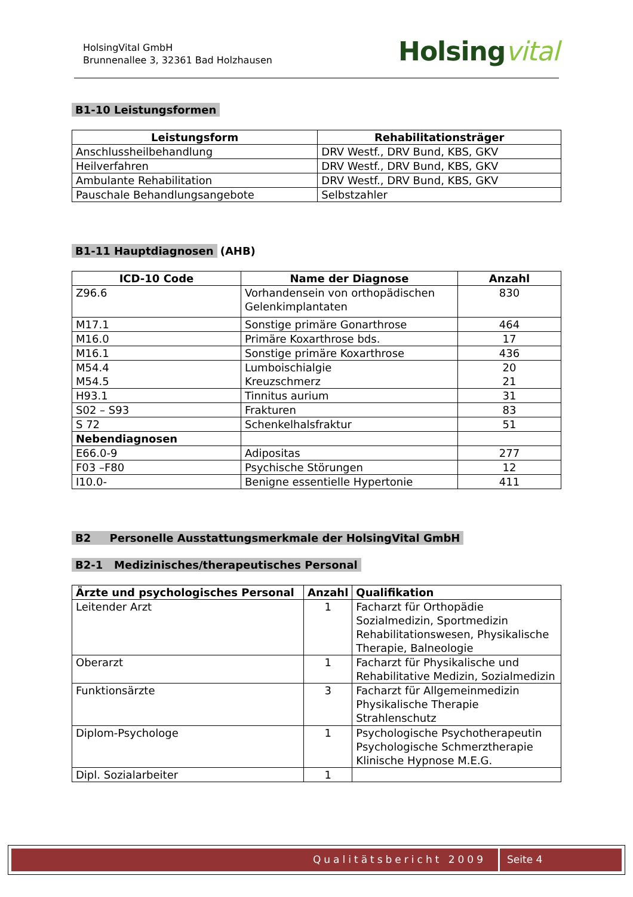HolsingVital GmbH
Brunnenallee 3, 32361 Bad Holzhausen
Holsingvital
B1-10 Leistungsformen
| Leistungsform | Rehabilitationsträger |
| --- | --- |
| Anschlussheilbehandlung | DRV Westf., DRV Bund, KBS, GKV |
| Heilverfahren | DRV Westf., DRV Bund, KBS, GKV |
| Ambulante Rehabilitation | DRV Westf., DRV Bund, KBS, GKV |
| Pauschale Behandlungsangebote | Selbstzahler |
B1-11 Hauptdiagnosen
(AHB)
| ICD-10 Code | Name der Diagnose | Anzahl |
| --- | --- | --- |
| Z96.6 | Vorhandensein von orthopädischen Gelenkimplantaten | 830 |
| M17.1 | Sonstige primäre Gonarthrose | 464 |
| M16.0 | Primäre Koxarthrose bds. | 17 |
| M16.1 | Sonstige primäre Koxarthrose | 436 |
| M54.4 M54.5 | Lumboischialgie Kreuzschmerz | 20 21 |
| H93.1 | Tinnitus aurium | 31 |
| S02 – S93 | Frakturen | 83 |
| S 72 | Schenkelhalsfraktur | 51 |
| Nebendiagnosen | | |
| E66.0-9 | Adipositas | 277 |
| F03 –F80 | Psychische Störungen | 12 |
| I10.0- | Benigne essentielle Hypertonie | 411 |
B2 Personelle Ausstattungsmerkmale der HolsingVital GmbH
B2-1 Medizinisches/therapeutisches Personal
| Ärzte und psychologisches Personal | Anzahl | Qualifikation |
| --- | --- | --- |
| Leitender Arzt | 1 | Facharzt für Orthopädie Sozialmedizin, Sportmedizin Rehabilitationswesen, Physikalische Therapie, Balneologie |
| Oberarzt | 1 | Facharzt für Physikalische und Rehabilitative Medizin, Sozialmedizin |
| Funktionsärzte | 3 | Facharzt für Allgemeinmedizin Physikalische Therapie Strahlenschutz |
| Diplom-Psychologe | 1 | Psychologische Psychotherapeutin Psychologische Schmerztherapie Klinische Hypnose M.E.G. |
| Dipl. Sozialarbeiter | 1 | |
Qualitätsbericht 2009 Seite 4